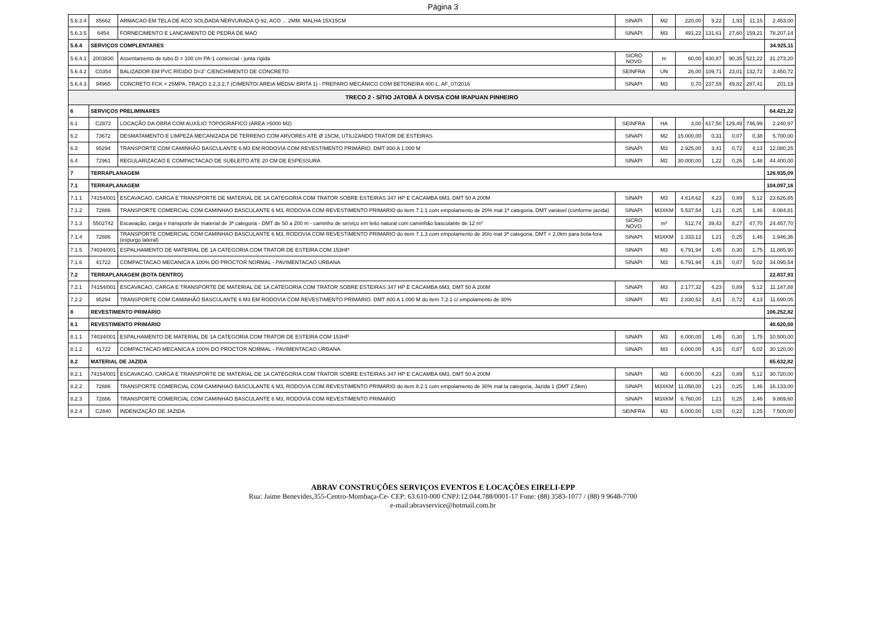Página 3
| 5.6.3.4 | 85662 | ARMACAO EM TELA DE ACO SOLDADA NERVURADA Q-92, ACO ... 2MM, MALHA 15X15CM | SINAPI | M2 | 220,00 | 9,22 | 1,93 | 11,15 | 2.453,00 |
| 5.6.3.5 | 6454 | FORNECIMENTO E LANCAMENTO DE PEDRA DE MAO | SINAPI | M3 | 491,22 | 131,61 | 27,60 | 159,21 | 78.207,14 |
| 5.6.4 | SERVIÇOS COMPLENTARES | | | | | | | | 34.925,11 |
| 5.6.4.1 | 2003830 | Assentamento de tubo D = 100 cm PA-1 comercial - junta rígida | SICRO NOVO | m | 60,00 | 430,87 | 90,35 | 521,22 | 31.273,20 |
| 5.6.4.2 | C0354 | BALIZADOR EM PVC RÍGIDO D=3" C/ENCHIMENTO DE CONCRETO | SEINFRA | UN | 26,00 | 109,71 | 23,01 | 132,72 | 3.450,72 |
| 5.6.4.3 | 94965 | CONCRETO FCK = 25MPA, TRAÇO 1:2,3:2,7 (CIMENTO/ AREIA MÉDIA/ BRITA 1) - PREPARO MECÂNICO COM BETONEIRA 400 L. AF_07/2016 | SINAPI | M3 | 0,70 | 237,59 | 49,82 | 287,41 | 201,19 |
| TRECO 2 - SÍTIO JATOBÁ À DIVISA COM IRAPUAN PINHEIRO | | | | | | | | | |
| 6 | SERVIÇOS PRELIMINARES | | | | | | | | 64.421,22 |
| 6.1 | C2872 | LOCAÇÃO DA OBRA COM AUXÍLIO TOPOGRÁFICO (ÁREA >5000 M2) | SEINFRA | HA | 3,00 | 617,50 | 129,49 | 746,99 | 2.240,97 |
| 6.2 | 73672 | DESMATAMENTO E LIMPEZA MECANIZADA DE TERRENO COM ARVORES ATE Ø 15CM, UTILIZANDO TRATOR DE ESTEIRAS | SINAPI | M2 | 15.000,00 | 0,31 | 0,07 | 0,38 | 5.700,00 |
| 6.3 | 95294 | TRANSPORTE COM CAMINHÃO BASCULANTE 6 M3 EM RODOVIA COM REVESTIMENTO PRIMÁRIO. DMT 800 A 1.000 M | SINAPI | M3 | 2.925,00 | 3,41 | 0,72 | 4,13 | 12.080,25 |
| 6.4 | 72961 | REGULARIZACAO E COMPACTACAO DE SUBLEITO ATE 20 CM DE ESPESSURA | SINAPI | M2 | 30.000,00 | 1,22 | 0,26 | 1,48 | 44.400,00 |
| 7 | TERRAPLANAGEM | | | | | | | | 126.935,09 |
| 7.1 | TERRAPLANAGEM | | | | | | | | 104.097,16 |
| 7.1.1 | 74154/001 | ESCAVACAO, CARGA E TRANSPORTE DE MATERIAL DE 1A CATEGORIA COM TRATOR SOBRE ESTEIRAS 347 HP E CACAMBA 6M3, DMT 50 A 200M | SINAPI | M3 | 4.614,62 | 4,23 | 0,89 | 5,12 | 23.626,85 |
| 7.1.2 | 72886 | TRANSPORTE COMERCIAL COM CAMINHAO BASCULANTE 6 M3, RODOVIA COM REVESTIMENTO PRIMARIO do item 7.1.1 com empolamento de 20% mat 1ª categoria, DMT variável (conforme jazida) | SINAPI | M3XKM | 5.537,54 | 1,21 | 0,25 | 1,46 | 8.084,81 |
| 7.1.3 | 5502742 | Escavação, carga e transporte de material de 3ª categoria - DMT de 50 a 200 m - caminho de serviço em leito natural com caminhão basculante de 12 m³ | SICRO NOVO | m³ | 512,74 | 39,43 | 8,27 | 47,70 | 24.457,70 |
| 7.1.4 | 72886 | TRANSPORTE COMERCIAL COM CAMINHAO BASCULANTE 6 M3, RODOVIA COM REVESTIMENTO PRIMARIO do item 7.1.3 com empolamento de 30/o mat 3ª categoria, DMT = 2,0km para bota-fora (expurgo lateral) | SINAPI | M3XKM | 1.333,12 | 1,21 | 0,25 | 1,46 | 1.946,36 |
| 7.1.5 | 74034/001 | ESPALHAMENTO DE MATERIAL DE 1A CATEGORIA COM TRATOR DE ESTEIRA COM 153HP | SINAPI | M3 | 6.791,94 | 1,45 | 0,30 | 1,75 | 11.885,90 |
| 7.1.6 | 41722 | COMPACTACAO MECANICA A 100% DO PROCTOR NORMAL - PAVIMENTACAO URBANA | SINAPI | M3 | 6.791,94 | 4,15 | 0,87 | 5,02 | 34.095,54 |
| 7.2 | TERRAPLANAGEM (BOTA DENTRO) | | | | | | | | 22.837,93 |
| 7.2.1 | 74154/001 | ESCAVACAO, CARGA E TRANSPORTE DE MATERIAL DE 1A CATEGORIA COM TRATOR SOBRE ESTEIRAS 347 HP E CACAMBA 6M3, DMT 50 A 200M | SINAPI | M3 | 2.177,32 | 4,23 | 0,89 | 5,12 | 11.147,88 |
| 7.2.2 | 95294 | TRANSPORTE COM CAMINHÃO BASCULANTE 6 M3 EM RODOVIA COM REVESTIMENTO PRIMÁRIO. DMT 800 A 1.000 M do item 7.2.1 c/ empolamento de 30% | SINAPI | M3 | 2.830,52 | 3,41 | 0,72 | 4,13 | 11.690,05 |
| 8 | REVESTIMENTO PRIMÁRIO | | | | | | | | 106.252,82 |
| 8.1 | REVESTIMENTO PRIMÁRIO | | | | | | | | 40.620,00 |
| 8.1.1 | 74034/001 | ESPALHAMENTO DE MATERIAL DE 1A CATEGORIA COM TRATOR DE ESTEIRA COM 153HP | SINAPI | M3 | 6.000,00 | 1,45 | 0,30 | 1,75 | 10.500,00 |
| 8.1.2 | 41722 | COMPACTACAO MECANICA A 100% DO PROCTOR NORMAL - PAVIMENTACAO URBANA | SINAPI | M3 | 6.000,00 | 4,15 | 0,87 | 5,02 | 30.120,00 |
| 8.2 | MATERIAL DE JAZIDA | | | | | | | | 65.632,82 |
| 8.2.1 | 74154/001 | ESCAVACAO, CARGA E TRANSPORTE DE MATERIAL DE 1A CATEGORIA COM TRATOR SOBRE ESTEIRAS 347 HP E CACAMBA 6M3, DMT 50 A 200M | SINAPI | M3 | 6.000,00 | 4,23 | 0,89 | 5,12 | 30.720,00 |
| 8.2.2 | 72886 | TRANSPORTE COMERCIAL COM CAMINHAO BASCULANTE 6 M3, RODOVIA COM REVESTIMENTO PRIMARIO do item 8.2.1 com empolamento de 30% mat la categoria, Jazida 1 (DMT 2,5km) | SINAPI | M3XKM | 11.050,00 | 1,21 | 0,25 | 1,46 | 16.133,00 |
| 8.2.3 | 72886 | TRANSPORTE COMERCIAL COM CAMINHAO BASCULANTE 6 M3, RODOVIA COM REVESTIMENTO PRIMARIO | SINAPI | M3XKM | 6.760,00 | 1,21 | 0,25 | 1,46 | 9.869,60 |
| 8.2.4 | C2840 | INDENIZAÇÃO DE JAZIDA | SEINFRA | M3 | 6.000,00 | 1,03 | 0,22 | 1,25 | 7.500,00 |
ABRAV CONSTRUÇÕES SERVIÇOS EVENTOS E LOCAÇÕES EIRELI-EPP
Rua: Jaime Benevides,355-Centro-Mombaça-Ce- CEP: 63.610-000 CNPJ:12.044.788/0001-17 Fone: (88) 3583-1077 / (88) 9 9648-7700
e-mail:abravservice@hotmail.com.br